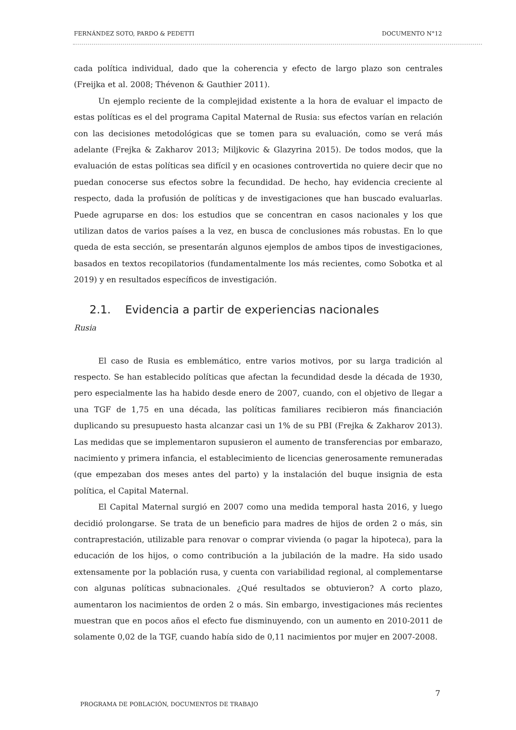FERNÁNDEZ SOTO, PARDO & PEDETTI DOCUMENTO N°12
cada política individual, dado que la coherencia y efecto de largo plazo son centrales (Freijka et al. 2008; Thévenon & Gauthier 2011).
Un ejemplo reciente de la complejidad existente a la hora de evaluar el impacto de estas políticas es el del programa Capital Maternal de Rusia: sus efectos varían en relación con las decisiones metodológicas que se tomen para su evaluación, como se verá más adelante (Frejka & Zakharov 2013; Miljkovic & Glazyrina 2015). De todos modos, que la evaluación de estas políticas sea difícil y en ocasiones controvertida no quiere decir que no puedan conocerse sus efectos sobre la fecundidad. De hecho, hay evidencia creciente al respecto, dada la profusión de políticas y de investigaciones que han buscado evaluarlas. Puede agruparse en dos: los estudios que se concentran en casos nacionales y los que utilizan datos de varios países a la vez, en busca de conclusiones más robustas. En lo que queda de esta sección, se presentarán algunos ejemplos de ambos tipos de investigaciones, basados en textos recopilatorios (fundamentalmente los más recientes, como Sobotka et al 2019) y en resultados específicos de investigación.
2.1. Evidencia a partir de experiencias nacionales
Rusia
El caso de Rusia es emblemático, entre varios motivos, por su larga tradición al respecto. Se han establecido políticas que afectan la fecundidad desde la década de 1930, pero especialmente las ha habido desde enero de 2007, cuando, con el objetivo de llegar a una TGF de 1,75 en una década, las políticas familiares recibieron más financiación duplicando su presupuesto hasta alcanzar casi un 1% de su PBI (Frejka & Zakharov 2013). Las medidas que se implementaron supusieron el aumento de transferencias por embarazo, nacimiento y primera infancia, el establecimiento de licencias generosamente remuneradas (que empezaban dos meses antes del parto) y la instalación del buque insignia de esta política, el Capital Maternal.
El Capital Maternal surgió en 2007 como una medida temporal hasta 2016, y luego decidió prolongarse. Se trata de un beneficio para madres de hijos de orden 2 o más, sin contraprestación, utilizable para renovar o comprar vivienda (o pagar la hipoteca), para la educación de los hijos, o como contribución a la jubilación de la madre. Ha sido usado extensamente por la población rusa, y cuenta con variabilidad regional, al complementarse con algunas políticas subnacionales. ¿Qué resultados se obtuvieron? A corto plazo, aumentaron los nacimientos de orden 2 o más. Sin embargo, investigaciones más recientes muestran que en pocos años el efecto fue disminuyendo, con un aumento en 2010-2011 de solamente 0,02 de la TGF, cuando había sido de 0,11 nacimientos por mujer en 2007-2008.
7
PROGRAMA DE POBLACIÓN, DOCUMENTOS DE TRABAJO